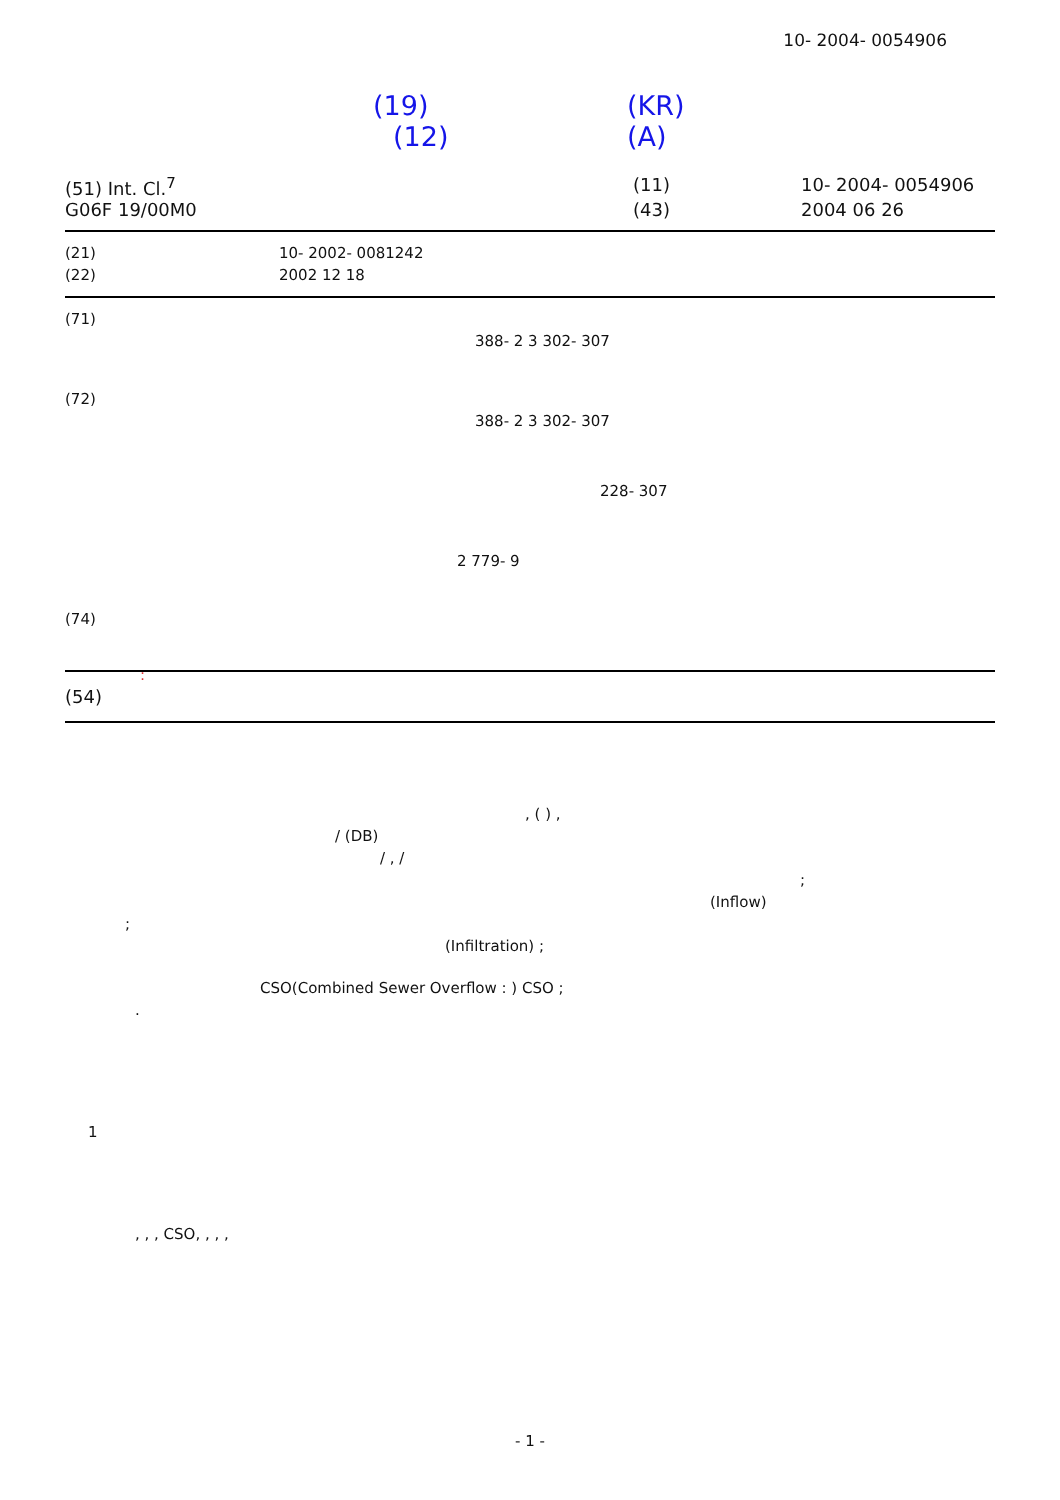10- 2004- 0054906
(19) (KR)
(12) (A)
(51) Int. Cl.<sup>7</sup> (11) 10- 2004- 0054906
G06F 19/00M0 (43) 2004 06 26
(21) 10- 2002- 0081242
(22) 2002 12 18
(71)
388- 2 3 302- 307
(72)
388- 2 3 302- 307
228- 307
2 779- 9
(74)
:
(54)
, ( ) ,
/ (DB)
/ , /
;
(Inflow)
;
(Infiltration) ;
CSO(Combined Sewer Overflow : ) CSO ;
.
1
, , , CSO, , , ,
- 1 -